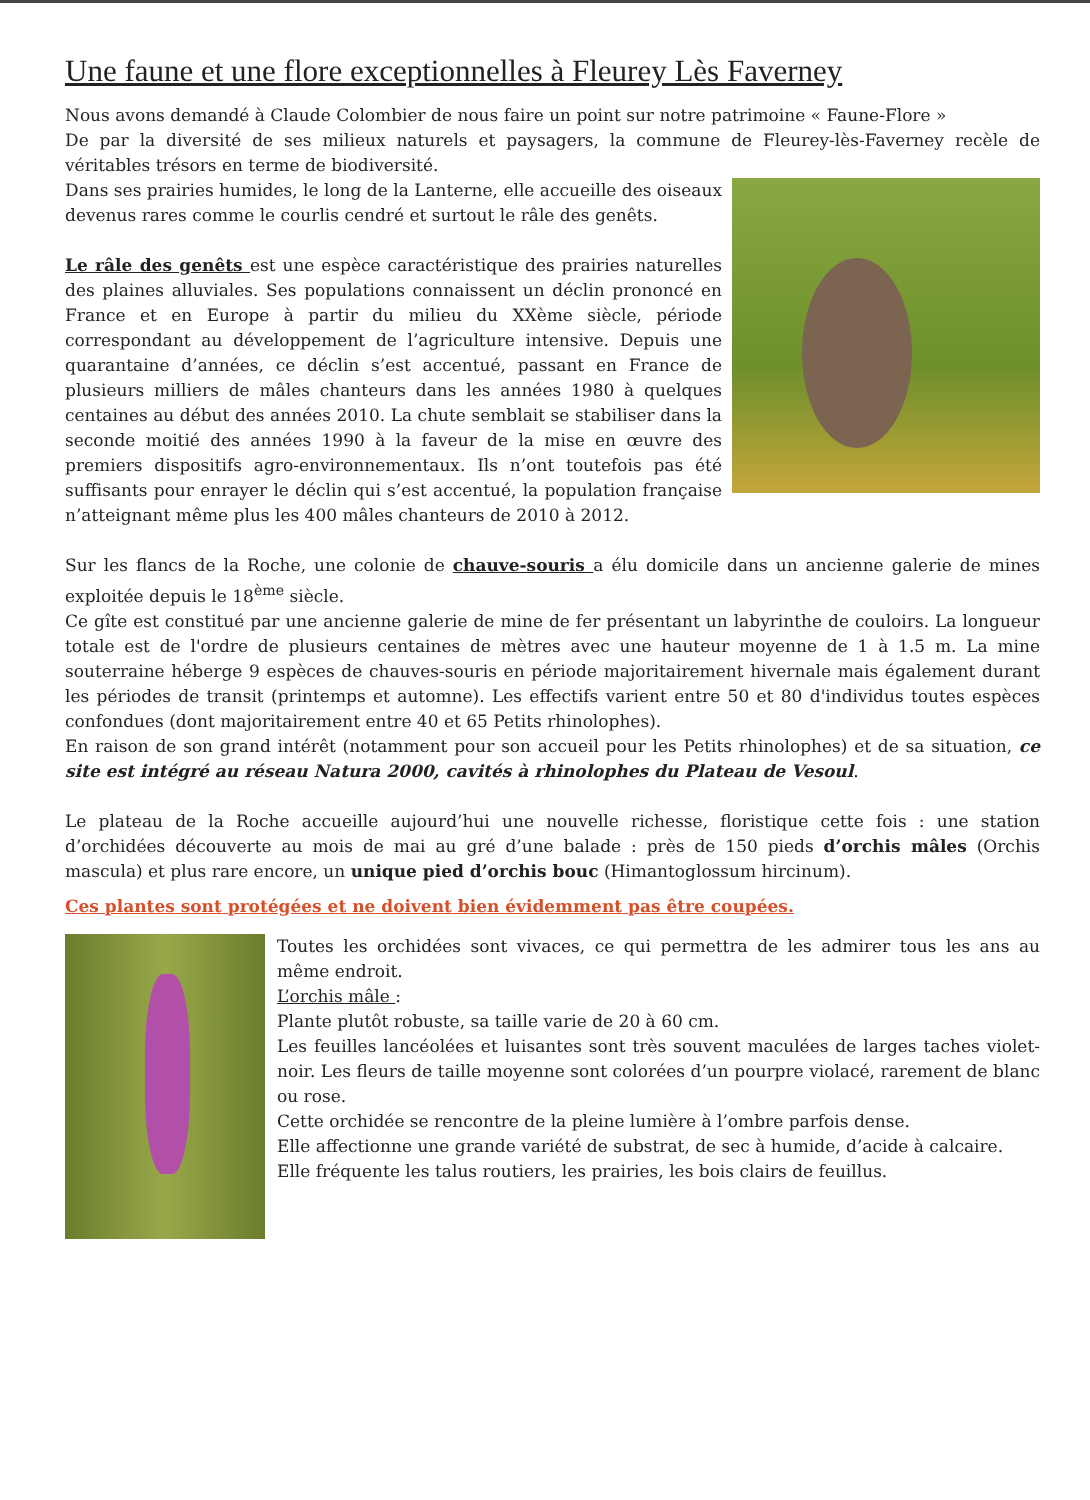Une faune et une flore exceptionnelles à Fleurey Lès Faverney
Nous avons demandé à Claude Colombier de nous faire un point sur notre patrimoine « Faune-Flore »
De par la diversité de ses milieux naturels et paysagers, la commune de Fleurey-lès-Faverney recèle de véritables trésors en terme de biodiversité.
Dans ses prairies humides, le long de la Lanterne, elle accueille des oiseaux devenus rares comme le courlis cendré et surtout le râle des genêts.
Le râle des genêts est une espèce caractéristique des prairies naturelles des plaines alluviales. Ses populations connaissent un déclin prononcé en France et en Europe à partir du milieu du XXème siècle, période correspondant au développement de l’agriculture intensive. Depuis une quarantaine d’années, ce déclin s’est accentué, passant en France de plusieurs milliers de mâles chanteurs dans les années 1980 à quelques centaines au début des années 2010. La chute semblait se stabiliser dans la seconde moitié des années 1990 à la faveur de la mise en œuvre des premiers dispositifs agro-environnementaux. Ils n’ont toutefois pas été suffisants pour enrayer le déclin qui s’est accentué, la population française n’atteignant même plus les 400 mâles chanteurs de 2010 à 2012.
Sur les flancs de la Roche, une colonie de chauve-souris a élu domicile dans un ancienne galerie de mines exploitée depuis le 18<sup>ème</sup> siècle.
Ce gîte est constitué par une ancienne galerie de mine de fer présentant un labyrinthe de couloirs. La longueur totale est de l'ordre de plusieurs centaines de mètres avec une hauteur moyenne de 1 à 1.5 m. La mine souterraine héberge 9 espèces de chauves-souris en période majoritairement hivernale mais également durant les périodes de transit (printemps et automne). Les effectifs varient entre 50 et 80 d'individus toutes espèces confondues (dont majoritairement entre 40 et 65 Petits rhinolophes).
En raison de son grand intérêt (notamment pour son accueil pour les Petits rhinolophes) et de sa situation, ce site est intégré au réseau Natura 2000, cavités à rhinolophes du Plateau de Vesoul.
Le plateau de la Roche accueille aujourd’hui une nouvelle richesse, floristique cette fois : une station d’orchidées découverte au mois de mai au gré d’une balade : près de 150 pieds d’orchis mâles (Orchis mascula) et plus rare encore, un unique pied d’orchis bouc (Himantoglossum hircinum).
Ces plantes sont protégées et ne doivent bien évidemment pas être coupées.
Toutes les orchidées sont vivaces, ce qui permettra de les admirer tous les ans au même endroit.
L’orchis mâle :
Plante plutôt robuste, sa taille varie de 20 à 60 cm.
Les feuilles lancéolées et luisantes sont très souvent maculées de larges taches violet-noir. Les fleurs de taille moyenne sont colorées d’un pourpre violacé, rarement de blanc ou rose.
Cette orchidée se rencontre de la pleine lumière à l’ombre parfois dense.
Elle affectionne une grande variété de substrat, de sec à humide, d’acide à calcaire.
Elle fréquente les talus routiers, les prairies, les bois clairs de feuillus.